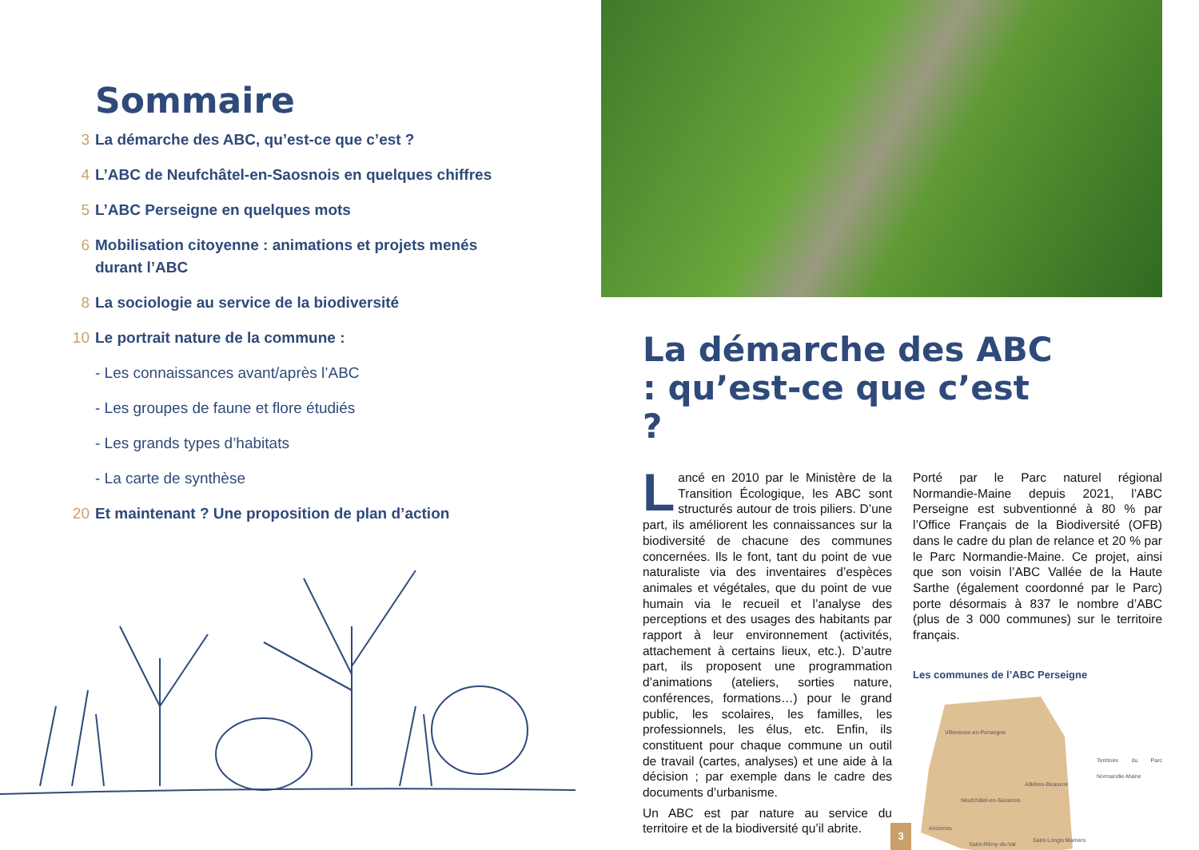Sommaire
3 La démarche des ABC, qu’est-ce que c’est ?
4 L’ABC de Neufchâtel-en-Saosnois en quelques chiffres
5 L’ABC Perseigne en quelques mots
6 Mobilisation citoyenne : animations et projets menés durant l’ABC
8 La sociologie au service de la biodiversité
10 Le portrait nature de la commune :
- Les connaissances avant/après l’ABC
- Les groupes de faune et flore étudiés
- Les grands types d’habitats
- La carte de synthèse
20 Et maintenant ? Une proposition de plan d’action
La démarche des ABC : qu’est-ce que c’est ?
Lancé en 2010 par le Ministère de la Transition Écologique, les ABC sont structurés autour de trois piliers. D’une part, ils améliorent les connaissances sur la biodiversité de chacune des communes concernées. Ils le font, tant du point de vue naturaliste via des inventaires d’espèces animales et végétales, que du point de vue humain via le recueil et l’analyse des perceptions et des usages des habitants par rapport à leur environnement (activités, attachement à certains lieux, etc.). D’autre part, ils proposent une programmation d’animations (ateliers, sorties nature, conférences, formations…) pour le grand public, les scolaires, les familles, les professionnels, les élus, etc. Enfin, ils constituent pour chaque commune un outil de travail (cartes, analyses) et une aide à la décision ; par exemple dans le cadre des documents d’urbanisme.
Un ABC est par nature au service du territoire et de la biodiversité qu’il abrite.
Porté par le Parc naturel régional Normandie-Maine depuis 2021, l’ABC Perseigne est subventionné à 80 % par l’Office Français de la Biodiversité (OFB) dans le cadre du plan de relance et 20 % par le Parc Normandie-Maine. Ce projet, ainsi que son voisin l’ABC Vallée de la Haute Sarthe (également coordonné par le Parc) porte désormais à 837 le nombre d’ABC (plus de 3 000 communes) sur le territoire français.
Les communes de l’ABC Perseigne
Villeneuve-en-Perseigne
Aillières-Beauvoir
Neufchâtel-en-Saosnois
Ancinnes
Saint-Rémy-du-Val
Saint-Longis Mamers
Territoire du Parc Normandie-Maine
3